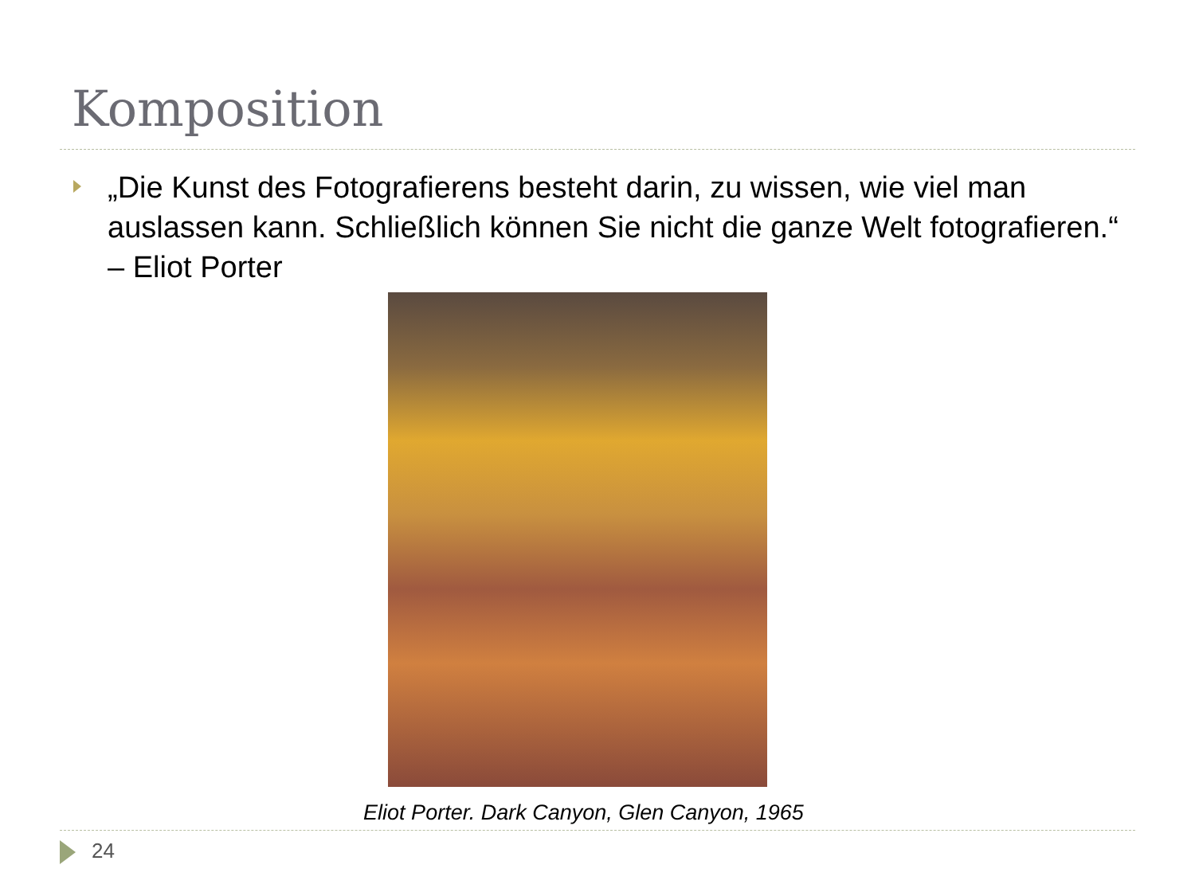Komposition
„Die Kunst des Fotografierens besteht darin, zu wissen, wie viel man auslassen kann. Schließlich können Sie nicht die ganze Welt fotografieren.“ – Eliot Porter
Eliot Porter. Dark Canyon, Glen Canyon, 1965
24